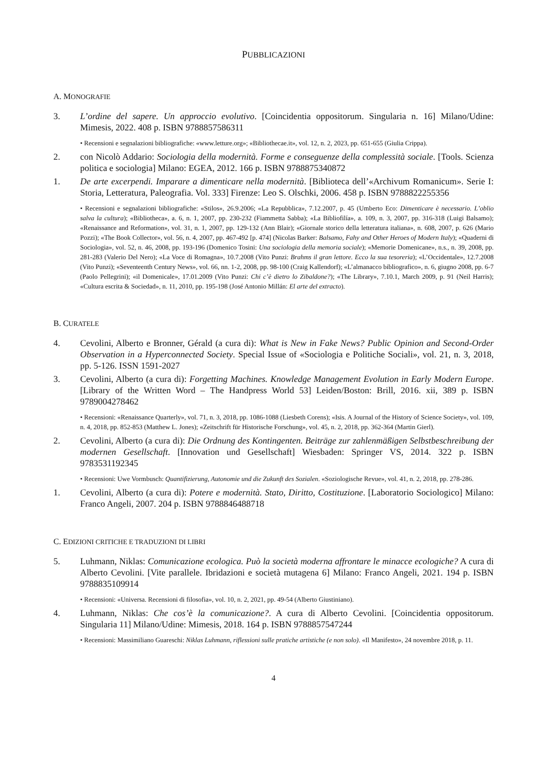PUBBLICAZIONI
A. MONOGRAFIE
3. L’ordine del sapere. Un approccio evolutivo. [Coincidentia oppositorum. Singularia n. 16] Milano/Udine: Mimesis, 2022. 408 p. ISBN 9788857586311
• Recensioni e segnalazioni bibliografiche: «www.letture.org»; «Bibliothecae.it», vol. 12, n. 2, 2023, pp. 651-655 (Giulia Crippa).
2. con Nicolò Addario: Sociologia della modernità. Forme e conseguenze della complessità sociale. [Tools. Scienza politica e sociologia] Milano: EGEA, 2012. 166 p. ISBN 9788875340872
1. De arte excerpendi. Imparare a dimenticare nella modernità. [Biblioteca dell’«Archivum Romanicum». Serie I: Storia, Letteratura, Paleografia. Vol. 333] Firenze: Leo S. Olschki, 2006. 458 p. ISBN 9788822255356
• Recensioni e segnalazioni bibliografiche: «Stilos», 26.9.2006; «La Repubblica», 7.12.2007, p. 45 (Umberto Eco: Dimenticare è necessario. L’oblio salva la cultura); «Bibliotheca», a. 6, n. 1, 2007, pp. 230-232 (Fiammetta Sabba); «La Bibliofilía», a. 109, n. 3, 2007, pp. 316-318 (Luigi Balsamo); «Renaissance and Reformation», vol. 31, n. 1, 2007, pp. 129-132 (Ann Blair); «Giornale storico della letteratura italiana», n. 608, 2007, p. 626 (Mario Pozzi); «The Book Collector», vol. 56, n. 4, 2007, pp. 467-492 [p. 474] (Nicolas Barker: Balsamo, Fahy and Other Heroes of Modern Italy); «Quaderni di Sociologia», vol. 52, n. 46, 2008, pp. 193-196 (Domenico Tosini: Una sociologia della memoria sociale); «Memorie Domenicane», n.s., n. 39, 2008, pp. 281-283 (Valerio Del Nero); «La Voce di Romagna», 10.7.2008 (Vito Punzi: Brahms il gran lettore. Ecco la sua tesoreria); «L’Occidentale», 12.7.2008 (Vito Punzi); «Seventeenth Century News», vol. 66, nn. 1-2, 2008, pp. 98-100 (Craig Kallendorf); «L’almanacco bibliografico», n. 6, giugno 2008, pp. 6-7 (Paolo Pellegrini); «il Domenicale», 17.01.2009 (Vito Punzi: Chi c’è dietro lo Zibaldone?); «The Library», 7.10.1, March 2009, p. 91 (Neil Harris); «Cultura escrita & Sociedad», n. 11, 2010, pp. 195-198 (José Antonio Millán: El arte del extracto).
B. CURATELE
4. Cevolini, Alberto e Bronner, Gérald (a cura di): What is New in Fake News? Public Opinion and Second-Order Observation in a Hyperconnected Society. Special Issue of «Sociologia e Politiche Sociali», vol. 21, n. 3, 2018, pp. 5-126. ISSN 1591-2027
3. Cevolini, Alberto (a cura di): Forgetting Machines. Knowledge Management Evolution in Early Modern Europe. [Library of the Written Word – The Handpress World 53] Leiden/Boston: Brill, 2016. xii, 389 p. ISBN 9789004278462
• Recensioni: «Renaissance Quarterly», vol. 71, n. 3, 2018, pp. 1086-1088 (Liesbeth Corens); «Isis. A Journal of the History of Science Society», vol. 109, n. 4, 2018, pp. 852-853 (Matthew L. Jones); «Zeitschrift für Historische Forschung», vol. 45, n. 2, 2018, pp. 362-364 (Martin Gierl).
2. Cevolini, Alberto (a cura di): Die Ordnung des Kontingenten. Beiträge zur zahlenmäßigen Selbstbeschreibung der modernen Gesellschaft. [Innovation und Gesellschaft] Wiesbaden: Springer VS, 2014. 322 p. ISBN 9783531192345
• Recensioni: Uwe Vormbusch: Quantifizierung, Autonomie und die Zukunft des Sozialen. «Soziologische Revue», vol. 41, n. 2, 2018, pp. 278-286.
1. Cevolini, Alberto (a cura di): Potere e modernità. Stato, Diritto, Costituzione. [Laboratorio Sociologico] Milano: Franco Angeli, 2007. 204 p. ISBN 9788846488718
C. EDIZIONI CRITICHE E TRADUZIONI DI LIBRI
5. Luhmann, Niklas: Comunicazione ecologica. Può la società moderna affrontare le minacce ecologiche? A cura di Alberto Cevolini. [Vite parallele. Ibridazioni e società mutagena 6] Milano: Franco Angeli, 2021. 194 p. ISBN 9788835109914
• Recensioni: «Universa. Recensioni di filosofia», vol. 10, n. 2, 2021, pp. 49-54 (Alberto Giustiniano).
4. Luhmann, Niklas: Che cos’è la comunicazione?. A cura di Alberto Cevolini. [Coincidentia oppositorum. Singularia 11] Milano/Udine: Mimesis, 2018. 164 p. ISBN 9788857547244
• Recensioni: Massimiliano Guareschi: Niklas Luhmann, riflessioni sulle pratiche artistiche (e non solo). «Il Manifesto», 24 novembre 2018, p. 11.
4